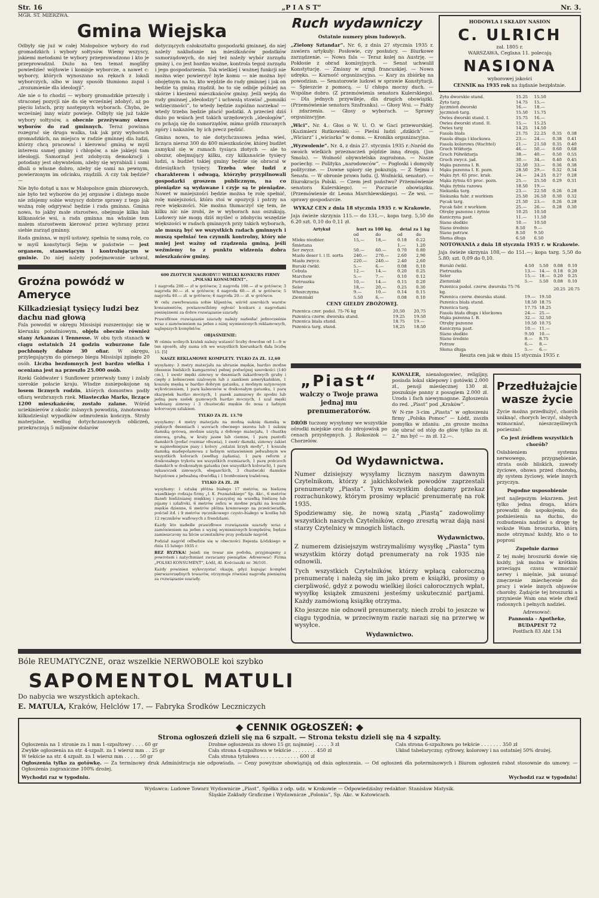Str. 16 „P I A S T“Nr. 3.
MGR. ST. MIERZWA.
Gmina Wiejska
Odbyły się już w całej Małopolsce wybory do rad gromadzkich i wybory sołtysów. Wiemy wszyscy, jakiemi metodami te wybory przeprowadzono i kto je przeprowadzał. Dużo na ten temat mogliby powiedzieć wójtowie i komisje wyborcze, a nawet c: wyborcy, których wynoszano na rękach z lokali wyborczych, albo w inny sposób tłumiono zapał i „zrozumienie dla ideologji“.
Ale nie o to chodzi — wybory gromadzkie przeszły i straconej pozycji nie da się wcześniej zdobyć, aż po pięciu latach, przy następnych wyborach. Chyba, że wcześniej inny wiatr powieje. Odbyły się już także wybory sołtysów, a obecnie przeżywamy okres wyborów do rad gminnych. Teraz powinna rozegrać się druga walka, tak jak przy wyborach gromadzkich, na miejsca w radzie gminnej dla ludzi, którzy chcą pracować i kierować gminą w myśl interesu samej gminy i chłopów, a nie jakiejś tam ideologji. Samorząd jest zdobyczą demokracji i potodany jest obywatelom, ażeby się wyrabiali i sami dbali o własne dobro, ażeby się sami na pewnym, powierzonym im odcinku, rządzili. A czy tak będzie? —
Nie było dotąd u nas w Małopolsce gmin zbiorowych, nie było też wyborów do jej organów i dlatego może nie zdajemy sobie wszyscy dobrze sprawy z tego jak ważną rolę odgrywać będzie i rada gminna. Gmina nowa, to jakby małe starostwo, obejmuje kilka lub kilkanaście wsi, a rada gminna ma właśnie tem małem starostwem kierować przez wybrany przez siebie zarząd gminny.
Rada gminna, w myśl ustawy, spełnia tę samą rolę, co w myśl konstytucji Sejm w państwie — jest organem, stanowiącym i kontrolującym w gminie. Do niej należy podejmowanie uchwał, dotyczących całokształtu gospodarki gminnej, do niej należy nakładanie na mieszkańców podatków samorządowych, do niej też należy wybór zarządu gminy i, co jest bardzo ważne, kontrola tegoż zarządu i jego gospodarzenia. Tak wielkiej i ważnej funkcji nie można więc powierzyć byle komu — nie można być obojętnym na to, kto wejdzie do rady gminnej i jak on będzie tą gminą rządził, bo to się odbije później na skórze i kieszeni mieszkańców gminy. Jeśli wejdą do rady gminnej „ideolodzy“ i uchwalą stawiać „pomniki wdzięczności“, to wtedy będzie zapóźno narzekać — wtedy trzeba będzie płacić podatki. A przecież dziś dużo po wsiach jest takich urzędowych „ideologów“, co pchają się do samorządów, mimo gróźb rzucanych zgóry i nakazów, by ich precz pędzić.
Gmina nowa, to nie dotychczasowa jedna wieś, licząca nieraz 300 do 400 mieszkańców, której budżet zamykał się w ramach tysiąca złotych — ale to obszar, obejmujący kilku, czy kilkanaście tysięcy ludzi, a budżet takiej gminy będzie się obracał w dziesiątkach tysięcy. Trzeba więc ludzi z charakterem i odwagą, którzyby przypilnowali gospodarki groszem publicznym, na co pieniądze są wydawane i czyje są te pieniądze. Nawet w mniejszości będzie można tę rolę spełnić, rolę mniejszości, która stoi w opozycji i patrzy na ręce większości. Nie można tłumaczyć się tem, że kilku nic nie zrobi, że w wyborach nas oszukają. Ludowcy nie mogą dziś myśleć o zdobyciu wszędzie większości w radach gminnych przy takich wyborach, ale muszą być we wszystkich radach gminnych i muszą spełniać ten czynnik kontrolny, który nie mniej jest ważny od rządzenia gminą, jeśli weźmiemy to z punktu widzenia dobra mieszkańców gminy.
Groźna powódź w Ameryce
Kilkadziesiąt tysięcy ludzi bez dachu nad głową
Fala powodzi w okręgu Missisipi rozszerzając się w kierunku południowym, objęła obecnie również stany Arkanzas i Tennesse. W obu tych stanach w ciągu ostatnich 24 godzin wzburzone fale pochłonęły dalsze 30 ofiar. W okręgu, przylegającym do górnego biegu Missisipi zginęło 20 osób. Liczba bezdomnych jest bardzo wielka i oceniana jest na przeszło 25.000 osób.
Rzeki Goldwater i Sunflower przerwały tamy i zalały szerokie połacie kraju. Władze zaniepokojone są losem licznych rodzin, których domostwa padły ofiarą wezbranych rzek. Miasteczko Marks, liczące 1200 mieszkańców, zostało zalane. Wśród uciekinierów z okolic zalanych powodzią, zanotowano kilkadziesiąt wypadków odmrożenia kończyn. Straty materjalne, według dotychczasowych obliczeń, przekraczają 5 miljonów dolarów
600 ZŁOTYCH NAGRODY!!! WIELKI KONKURS FIRMY „POLSKI KONSUMENT“.
1 nagroda 200.— zł w gotówce; 2 nagroda 100.— zł w gotówce; 3 nagroda 80.— zł. w gotówce; 4 nagroda 60.— zł. w gotówce; 5 nagroda 40.— zł. w gotówce; 6 nagroda 20.— zł. w gotówce.
W celu zwerbowania sobie klijentów, wśród szerokich warstw konsumentów, postanowiliśmy ogłosić konkurs z nagrodami pieniężnemi za dobre rozwiązanie szarady.
Prawidłowe rozwiązanie szarady należy nadesłać jednocześnie wraz z zamówieniem na jeden z niżej wymienionych reklamowych, najlepszych kompletów.
OBJAŚNIENIE:
W ośmiu wolnych kratek należy wstawić liczby dowolne od 1—9 w ten sposób, aby suma ich we wszystkich kierunkach dała liczbę 15. [5]
NASZE REKLAMOWE KOMPLETY. TYLKO ZA ZŁ. 12,60
wysyłamy: 3 metry materjału na ubranie męskie, bardzo modne (desenie bielskich kamgarnów) pełnej podwójnej szerokości (140 cm.), 1 swetr męski zimowy w deseniach żakardowych gruby i ciepły z kołnierzem szalowym lub z zamkiem amerykańskim, 1 koszulę męską w bardzo dobrym gatunku, z modnym satynowym wykończeniem, 1 parę kalesonów w doskonałym gatunku, 1 parę skarpetek bardzo mocnych, 1 pasek zamszowy do spodni lub jedną parę szelek gumowych bardzo mocnych, 1 szal męski wełniany zimowy i 3 chusteczki męskie do nosa z ładnym kolorowym szlakiem.
TYLKO ZA ZŁ. 13.70
wysyłamy: 4 metry materjału na modną suknię damską w pięknych deseniach i wzorach obecnego sezonu lub 1 suknię damską gotową, modnie uszytą z dobrego materjału, 1 chustkę zimową, grubą, w kraty jasne lub ciemne, 1 parę pantofli damskich (podać rozmiar obuwia), 1 swetr damski, zimowy żakiet w najmodniejsze pasy i kolory „ostatni krzyk mody“, 1 koszulę damską madepolamowa z ładnym wstawieniem jedwabnym we wszystkich kolorach (według żądania), 1 parę reform z doskonałego trykotu we wszystkich rozmiarach, 1 parę pończoch damskich w doskonałym gatunku (we wszystkich kolorach), 1 parę rękawiczek zimowych, eleganckich, 3 chusteczki damskie batystowe z jedwabną obwódką i 1 bombonierę toaletową.
TYLKO ZA ZŁ. 28
wysyłamy: 1 sztukę płótna białego 17 metrów, na bieliznę wszelkiego rodzaju firmy „I. K. Poznańskiego“ Sp. Akc., 6 metrów flaneli bieliźnianej miękkiej i puszystej na wszelką bieliznę lub pijamy i szlafroki, 6 metrów zefiru w modne prążki na koszule męskie dzienne, 6 metrów płótna kremowego na prześcieradła, pościel itd. i 9 metrów ręcznikowego czysto-białego w kostkę lub 12 ręczników waflowych z frendzlami.
Każdy kto nadeśle prawidłowe rozwiązanie szarady wraz z zamówieniem na jeden z wyżej wymienionych kompletów, będzie zamieszczony na liście uczestników przy podziale nagród.
Podział nagród odbędzie się w obecności Rejenta Łódzkiego w dniu 15 lutego 1935 r.
BEZ RYZYKA! Jeżeli się towar nie podoba, przyjmujemy z powrotem i natychmiast zwracamy pieniądze. Adresować: Firma „POLSKI KONSUMENT“, Łódź, Al. Kościuszki nr. 36/101.
Każdy powinien wykorzystać okazję, gdyż kupując komplet pierwszorzędnych towarów, otrzymuje również nagrodę pieniężną za rozwiązanie szarady.
Ruch wydawniczy
Ostatnie numery pism ludowych.
„Zielony Sztandar“. Nr. 6, z dnia 27 stycznia 1935 r. zawiera artykuły: Posłowie, czy posłańcy. — Biurkowe zarządzenie. — Nowa fala — Teraz kolej na Austrję. — Pokłosie z obrad komisyjnych. — Senat uchwalił Konstytucję. — Zmiany w armji francuskiej. — Nowa udręka. — Karność organizacyjna. — Kary za zbiórkę na powodzian. — Senatorowie ludowi w sprawie Konstytucji. — Śpieszcie z pomocą. — U chłopa mocny duch. — Wspólne dobro. (Z przemówienia senatora Kulerskiego). — Dla jednych przywileje, dla drugich obowiązki. (Przemówienie senatora Szafranka). — Głosy Wsi. — Fakty i zdarzenia. — Głosy o wyborach. — Sprawy organizacyjne.
„Wici“. Nr. 4.: Głos o W. U. O. w Gaci przeworskiej. (Kazimierz Rutkowski). — Pieśni ludzi „dzikich“. — „Wiciarz“ i „wiciarka“ w domu. — Kronika organizacyjna.
„Wyzwolenie“. Nr. 4, z dnia 27. stycznia 1935 r.:Naród do swoich wielkich przeznaczeń pójdzie inną drogą. (Jan Smola). — Wolność obywatelska zagrożona. — Nasze pociechy. — Polityka „narodowców“. — Pogłoski i domysły polityczne. — Dawne upiory się pokazują. — Z Sejmu i Senatu. — W obronie prawa ludu. (J. Woźnicki, senator). — Biurokracja Polski. — Czem jest państwo? Przemówienie senatora Kulerskiego). — Poczucie obowiązku. (Przemówienie dr. Leona Marchlewskiego). — Ze wsi. — sprawy gospodarcze.
WYKAZ CEN z dnia 18 stycznia 1935 r. w Krakowie.
Jaja świeże skrzynia 115.— do 131,—, kopa targ. 5,50 do 6.20 szt. 0,10 do 0,11 zł.
| Artykuł | hurt za 100 kg. | | detal za 1 kg | |
| --- | --- | --- | --- | --- |
| | od | do | od | do |
| Mleko niezbier. | 15,— | 18,— | 0.18 | 0.22 |
| Śmietana | | | 1.— | 1.20 |
| Ser zwycz. | 50.— | 60.— | 0.70 | 0.80 |
| Masło deser I. i II. sorta | 240.— | 270.— | 2.60 | 2,90 |
| Masło zwycz. | 220.— | 240.— | 2.40 | 2,60 |
| Buraki ćwikl. | 5.— | 6.— | 0.08 | 0,10 |
| Cebula | 12.— | 14.— | 0.20 | 0.25 |
| Marchew | 5.— | 7.— | 0.10 | 0.12 |
| Pietruszka | 10,— | 14.— | 0.15 | 0.20 |
| Seler | 18,— | 20,— | 0.25 | 0.30 |
| Włoszczyzna | 9.— | 10.— | 0.14 | 0.15 |
| Ziemniaki | 5.50 | 6,— | 0.08 | 0.10 |
CENY GIEŁDY ZBOŻOWEJ.
| Pszenica czer. podol. 75-76 kg | 20,50 | 20,75 |
| Pszenica czerw. dworska stand. | 19.25 | 19.50 |
| Pszenica biała stand. | 18.75 | 19.— |
| Pszenica targ. stand. | 18,25 | 18.50 |
HODOWLA I SKŁADY NASION
C. ULRICH
zał. 1805 r.
WARSZAWA, Ceglana 11. polecają
NASIONA
wyborowej jakości
CENNIK na 1935 rok na żądanie bezpłatnie.
| Żyto dworskie stand. | 15.25 | 15.50 | | |
| Żyto targ. | 14.75 | 15.— | | |
| Jęczmień dworski | 16.— | 18.— | | |
| Jęczmień targ. | 15.50 | 15.75 | | |
| Owies dworski stand. I. | 15.75 | 16.— | | |
| Owies dworski stand. II. | 15.— | 15.25 | | |
| Owies targ | 14.25 | 14.50 | | |
| Fasola biała | 21.75 | 22.25 | 0.35 | 0.38 |
| Fasola długa i klockowa | 23.— | 24.— | 0.38 | 0.41 |
| Fasola kolorowa (Wachtel) | 21.— | 21.50 | 0.35 | 0.40 |
| Groch Wiktorja | 46.— | 50.— | 0.60 | 0.68 |
| Groch Półwiktorja | 38.— | 40.— | 0.50 | 0.55 |
| Groch zwycz. jad. | 30.— | 34.— | 0.40 | 0.45 |
| Mąka pszenna I. B. | 32.50 | 33.— | 0.36 | 0.38 |
| Mąka pszenna I. E. pozn. | 28.50 | 29.— | 0.32 | 0.34 |
| Mąka żyt. 65 proc. krak. | 24.— | 24.25 | 0.27 | 0.28 |
| Mąka żytnia 65 proc. pozn. | 25.— | 25.50 | 0.29 | 0.31 |
| Mąka żytnia razowa | 18.50 | 19.— | | |
| Siekanka targ. | 23.— | 22.50 | 0.26 | 0.28 |
| Siekanka fabr. z workiem | 25.50 | 26.50 | 0.30 | 0.32 |
| Pęcak targ. | 21.50 | 23.— | 0.26 | 0.28 |
| Pęcak fabr. z workiem | 25.— | 26.— | 0.28 | 0.30 |
| Otręby pszenne i żytnie | 10.25 | 10.50 | | |
| Koniczyna past. | 11.— | 11.50 | | |
| Siano słodkie | 10.— | 10.50 | | |
| Siano średnie | 8.50 | 9.— | | |
| Siano potraw. | 8.50 | 9.50 | | |
| Słoma długa | 6.50 | 6.50 | | |
NOTOWANIA z dnia 18 stycznia 1935 r. w Krakowie.
Jaja świeże skrzynia 108,— do 151.—; kopa targ. 5,50 do 5.80; szt. 0,09 do 0,10.
| Buraki ćwikl. | 4.50 | 5.50 | 0.08 | 0.10 |
| Pietruszka | 13.— | 14.— | 0.18 | 0.20 |
| Seler | 15.— | 18.— | 0.20 | 0.25 |
| Ziemniaki | 5.— | 5.50 | 0.08 | 0.10 |
| Pszenica podol. czerw. dworska 75-76 kg. | | | 20.25 | 20.75 |
| Pszenica czerw. dworska stand. | 19.— | 19.50 | | |
| Pszenica biała stand. | 18.50 | 18.75 | | |
| Pszenica targ. | 17.75 | 18.25 | | |
| Fasola biała długa i klockowa | 24.— | 25.— | | |
| Mąka pszenna I. B. | 32.— | 32.50 | | |
| Otręby pszenne | 10.50 | 10.75 | | |
| Koniczyna past. | 10.— | 11.— | | |
| Siano słodkie | 9.50 | 10.— | | |
| Siano średnie | 8.— | 8.75 | | |
| Potraw | 6.— | 8.— | | |
| Słoma długa | 5.— | 6.— | | |
Reszta cen jak w dniu 15 stycznia 1935 r.
„Piast“
walczy o Twoje prawa jednaj mu prenumeratorów.
DRÓB tuczony wysyłamy we wszystkie ośrodki miejskie oraz do zdrojowisk po cenach przystępnych. J. Rokoszok — Chorzelów.
KAWALER, nienałogowiec, religijny, posiada lokal sklepowy i gotówki 2.000 zł., pensji miesięcznej 130 zł. poszukuje panny z posagiem 2.000 zł. Uroda i fach niewymagane. Zgłoszenia do red. „Piast“ pod „Kraków“.
W N-rze 3-cim „Piasta“ w ogłoszeniu firmy „Polska Pomoc“ — Łódź, zaszła pomyłka w zdaniu: „za grosze można się ubrać od stóp do głów tylko za zł. 2.“ ma być — za zł. 12.—.
Od Wydawnictwa.
Numer dzisiejszy wysyłamy licznym naszym dawnym Czytelnikom, którzy z jakichkolwiek powodów zaprzestali prenumeraty „Piasta“. Tym wszystkim dołączamy przekaz rozrachunkowy, którym prosimy wpłacić prenumeratę na rok 1935.
Spodziewamy się, że nową szatą „Piastą“ zadowolimy wszystkich naszych Czytelników, czego zresztą wraz dają nasi starzy Czytelnicy w mnogich listach.
Wydawnictwo.
Z numerem dzisiejszym wstrzymaliśmy wysyłkę „Piasta“ tym wszystkim którzy dotąd prenumeraty na rok 1935 nie odnowili.
Tych wszystkich Czytelników, którzy wpłacą całoroczną prenumeratę i nałeżą się im jako prem e książki, prosimy o cierpliwość, gdyż z powodu wielkiej ilości całorocznych wpłat, wysyłkę książek zmuszeni jesteśmy uskutecznić partjami. Każdy zamówioną książkę otrzyma.
Kto jeszcze nie odnowił prenumeraty, niech zrobi to jeszcze w ciągu tygodnia, w przeciwnym razie narazi się na przerwę w wysyłce.
Wydawnictwo.
Przedłużajcie wasze życie
Życie można przedłużyć, chorób uniknąć, chorych leczyć, słabych wzmacniać, nieszczęśliwych pocieszać:
Co jest źródłem wszystkich chorób?
Osłabieniem systemu nerwowego, przygnębienie, strata osób bliskich, zawody życiowe, obawa przed chorobą, zły system życiowy, wiele innych przyczyn.
Pogodne usposobienie
jest najlepszym lekarzem. Jest tylko jedna droga, która prowadzi do uspokojenia, do podniesienia na duchu, do rozbudzenia nadziei a drogę tę wskaże Wam broszurka, którą może otrzymać każdy, kto o to poprosi
Zupełnie darmo
Z tej małej broszurki dowie się każdy, jak można w krótkim przeciągu czasu wzmocnić nerwy i mięśnie, jak usunąć zmęczenie zniechęcenie do pracy i wiele innych objawów choroby. Żądajcie tej broszurki a przyniesie Wam ona wiele chwil radosnych i pełnych nadziei.
Adresować:
Pannonia - Apotheke, BUDAPEST 72
Postfach 83 Abt 134
Bóle REUMATYCZNE, oraz wszelkie NERWOBOLE koi szybko
SAPOMENTOL MATULI
Do nabycia we wszystkich aptekach.
E. MATULA, Kraków, Helclów 17. — Fabryka Środków Leczniczych
◆ CENNIK OGŁOSZEŃ: ◆
Strona ogłoszeń dzieli się na 6 szpalt. — Strona tekstu dzieli się na 4 szpalty.
Ogłoszenia na 1 stronie za 1 mm 1-szpaltowy . . . . 60 gr
Zwykłe ogłoszenia na str. 4-szpalt. za 1 wiersz mm . . 25 gr
W tekście na str. 4 szpalt. za 1 wiersz mm . . . . . 50 gr
Drobne ogłoszenia za słowo 15 gr, najmniej . . . . . 3 zł
Cała strona 4-szpaltowa w tekście . . . . . . . . 450 zł
Cała strona tytułowa . . . . . . . . . . . . . 600 zł
Cała strona 6-szpaltowa po tekście . . . . . . . 350 zł
Układ tabelaryczny, cyfrowy, kolorowy i na ostatniej 50% drożej.
Ogłoszenia tylko za gotówkę. — Za terminowy druk Administracja nie odpowiada. — Ceny powyższe obowiązują od dnia ogłoszenia. — Od ogłoszeń dla poterminowych i Biurom ogłoszeń rabat stosownie do umowy. — Ogłoszenia zagraniczne 100% drożej.
Wychodzi raz w tygodniu. Wychodzi raz w tygodniu!
Wydawca: Ludowe Towarz Wydawnicze „Piast“, Spółka z odp. udz. w Krakowie — Odpowiedzialny redaktor: Stanisław Matysik.
Śląskie Zakłady Graficzne i Wydawnicze „Polonia“, Sp. Akc. w Katowicach.